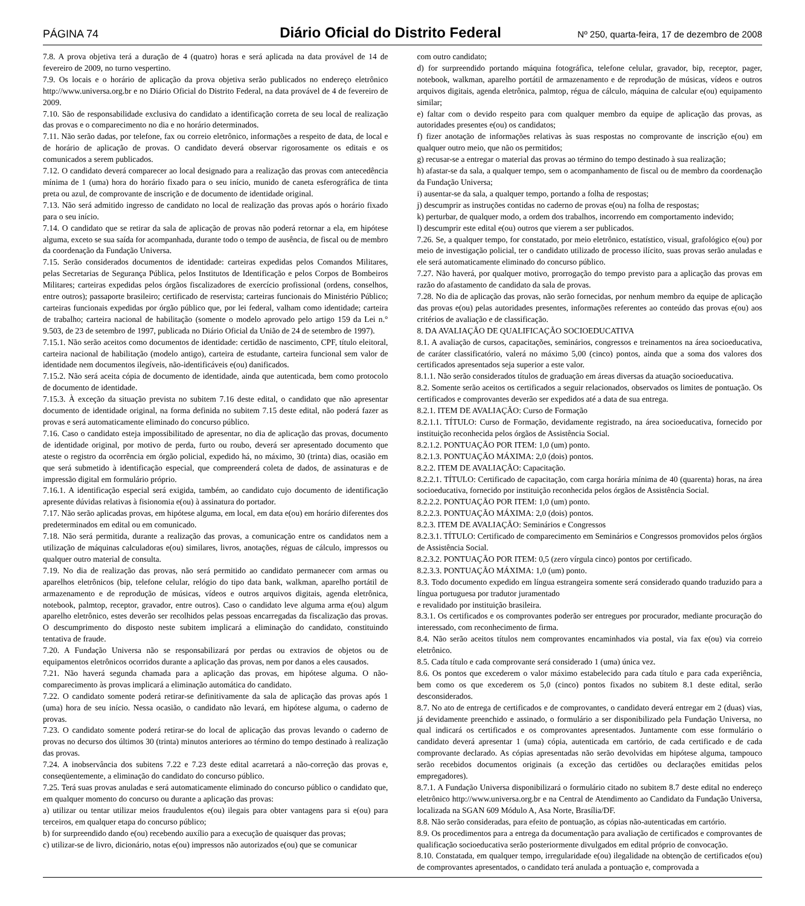PÁGINA 74 Diário Oficial do Distrito Federal Nº 250, quarta-feira, 17 de dezembro de 2008
7.8. A prova objetiva terá a duração de 4 (quatro) horas e será aplicada na data provável de 14 de fevereiro de 2009, no turno vespertino.
7.9. Os locais e o horário de aplicação da prova objetiva serão publicados no endereço eletrônico http://www.universa.org.br e no Diário Oficial do Distrito Federal, na data provável de 4 de fevereiro de 2009.
7.10. São de responsabilidade exclusiva do candidato a identificação correta de seu local de realização das provas e o comparecimento no dia e no horário determinados.
7.11. Não serão dadas, por telefone, fax ou correio eletrônico, informações a respeito de data, de local e de horário de aplicação de provas. O candidato deverá observar rigorosamente os editais e os comunicados a serem publicados.
7.12. O candidato deverá comparecer ao local designado para a realização das provas com antecedência mínima de 1 (uma) hora do horário fixado para o seu início, munido de caneta esferográfica de tinta preta ou azul, de comprovante de inscrição e de documento de identidade original.
7.13. Não será admitido ingresso de candidato no local de realização das provas após o horário fixado para o seu início.
7.14. O candidato que se retirar da sala de aplicação de provas não poderá retornar a ela, em hipótese alguma, exceto se sua saída for acompanhada, durante todo o tempo de ausência, de fiscal ou de membro da coordenação da Fundação Universa.
7.15. Serão considerados documentos de identidade: carteiras expedidas pelos Comandos Militares, pelas Secretarias de Segurança Pública, pelos Institutos de Identificação e pelos Corpos de Bombeiros Militares; carteiras expedidas pelos órgãos fiscalizadores de exercício profissional (ordens, conselhos, entre outros); passaporte brasileiro; certificado de reservista; carteiras funcionais do Ministério Público; carteiras funcionais expedidas por órgão público que, por lei federal, valham como identidade; carteira de trabalho; carteira nacional de habilitação (somente o modelo aprovado pelo artigo 159 da Lei n.° 9.503, de 23 de setembro de 1997, publicada no Diário Oficial da União de 24 de setembro de 1997).
7.15.1. Não serão aceitos como documentos de identidade: certidão de nascimento, CPF, título eleitoral, carteira nacional de habilitação (modelo antigo), carteira de estudante, carteira funcional sem valor de identidade nem documentos ilegíveis, não-identificáveis e(ou) danificados.
7.15.2. Não será aceita cópia de documento de identidade, ainda que autenticada, bem como protocolo de documento de identidade.
7.15.3. À exceção da situação prevista no subitem 7.16 deste edital, o candidato que não apresentar documento de identidade original, na forma definida no subitem 7.15 deste edital, não poderá fazer as provas e será automaticamente eliminado do concurso público.
7.16. Caso o candidato esteja impossibilitado de apresentar, no dia de aplicação das provas, documento de identidade original, por motivo de perda, furto ou roubo, deverá ser apresentado documento que ateste o registro da ocorrência em órgão policial, expedido há, no máximo, 30 (trinta) dias, ocasião em que será submetido à identificação especial, que compreenderá coleta de dados, de assinaturas e de impressão digital em formulário próprio.
7.16.1. A identificação especial será exigida, também, ao candidato cujo documento de identificação apresente dúvidas relativas à fisionomia e(ou) à assinatura do portador.
7.17. Não serão aplicadas provas, em hipótese alguma, em local, em data e(ou) em horário diferentes dos predeterminados em edital ou em comunicado.
7.18. Não será permitida, durante a realização das provas, a comunicação entre os candidatos nem a utilização de máquinas calculadoras e(ou) similares, livros, anotações, réguas de cálculo, impressos ou qualquer outro material de consulta.
7.19. No dia de realização das provas, não será permitido ao candidato permanecer com armas ou aparelhos eletrônicos (bip, telefone celular, relógio do tipo data bank, walkman, aparelho portátil de armazenamento e de reprodução de músicas, vídeos e outros arquivos digitais, agenda eletrônica, notebook, palmtop, receptor, gravador, entre outros). Caso o candidato leve alguma arma e(ou) algum aparelho eletrônico, estes deverão ser recolhidos pelas pessoas encarregadas da fiscalização das provas. O descumprimento do disposto neste subitem implicará a eliminação do candidato, constituindo tentativa de fraude.
7.20. A Fundação Universa não se responsabilizará por perdas ou extravios de objetos ou de equipamentos eletrônicos ocorridos durante a aplicação das provas, nem por danos a eles causados.
7.21. Não haverá segunda chamada para a aplicação das provas, em hipótese alguma. O não-comparecimento às provas implicará a eliminação automática do candidato.
7.22. O candidato somente poderá retirar-se definitivamente da sala de aplicação das provas após 1 (uma) hora de seu início. Nessa ocasião, o candidato não levará, em hipótese alguma, o caderno de provas.
7.23. O candidato somente poderá retirar-se do local de aplicação das provas levando o caderno de provas no decurso dos últimos 30 (trinta) minutos anteriores ao término do tempo destinado à realização das provas.
7.24. A inobservância dos subitens 7.22 e 7.23 deste edital acarretará a não-correção das provas e, conseqüentemente, a eliminação do candidato do concurso público.
7.25. Terá suas provas anuladas e será automaticamente eliminado do concurso público o candidato que, em qualquer momento do concurso ou durante a aplicação das provas:
a) utilizar ou tentar utilizar meios fraudulentos e(ou) ilegais para obter vantagens para si e(ou) para terceiros, em qualquer etapa do concurso público;
b) for surpreendido dando e(ou) recebendo auxílio para a execução de quaisquer das provas;
c) utilizar-se de livro, dicionário, notas e(ou) impressos não autorizados e(ou) que se comunicar
com outro candidato;
d) for surpreendido portando máquina fotográfica, telefone celular, gravador, bip, receptor, pager, notebook, walkman, aparelho portátil de armazenamento e de reprodução de músicas, vídeos e outros arquivos digitais, agenda eletrônica, palmtop, régua de cálculo, máquina de calcular e(ou) equipamento similar;
e) faltar com o devido respeito para com qualquer membro da equipe de aplicação das provas, as autoridades presentes e(ou) os candidatos;
f) fizer anotação de informações relativas às suas respostas no comprovante de inscrição e(ou) em qualquer outro meio, que não os permitidos;
g) recusar-se a entregar o material das provas ao término do tempo destinado à sua realização;
h) afastar-se da sala, a qualquer tempo, sem o acompanhamento de fiscal ou de membro da coordenação da Fundação Universa;
i) ausentar-se da sala, a qualquer tempo, portando a folha de respostas;
j) descumprir as instruções contidas no caderno de provas e(ou) na folha de respostas;
k) perturbar, de qualquer modo, a ordem dos trabalhos, incorrendo em comportamento indevido;
l) descumprir este edital e(ou) outros que vierem a ser publicados.
7.26. Se, a qualquer tempo, for constatado, por meio eletrônico, estatístico, visual, grafológico e(ou) por meio de investigação policial, ter o candidato utilizado de processo ilícito, suas provas serão anuladas e ele será automaticamente eliminado do concurso público.
7.27. Não haverá, por qualquer motivo, prorrogação do tempo previsto para a aplicação das provas em razão do afastamento de candidato da sala de provas.
7.28. No dia de aplicação das provas, não serão fornecidas, por nenhum membro da equipe de aplicação das provas e(ou) pelas autoridades presentes, informações referentes ao conteúdo das provas e(ou) aos critérios de avaliação e de classificação.
8. DA AVALIAÇÃO DE QUALIFICAÇÃO SOCIOEDUCATIVA
8.1. A avaliação de cursos, capacitações, seminários, congressos e treinamentos na área socioeducativa, de caráter classificatório, valerá no máximo 5,00 (cinco) pontos, ainda que a soma dos valores dos certificados apresentados seja superior a este valor.
8.1.1. Não serão considerados títulos de graduação em áreas diversas da atuação socioeducativa.
8.2. Somente serão aceitos os certificados a seguir relacionados, observados os limites de pontuação. Os certificados e comprovantes deverão ser expedidos até a data de sua entrega.
8.2.1. ITEM DE AVALIAÇÃO: Curso de Formação
8.2.1.1. TÍTULO: Curso de Formação, devidamente registrado, na área socioeducativa, fornecido por instituição reconhecida pelos órgãos de Assistência Social.
8.2.1.2. PONTUAÇÃO POR ITEM: 1,0 (um) ponto.
8.2.1.3. PONTUAÇÃO MÁXIMA: 2,0 (dois) pontos.
8.2.2. ITEM DE AVALIAÇÃO: Capacitação.
8.2.2.1. TÍTULO: Certificado de capacitação, com carga horária mínima de 40 (quarenta) horas, na área socioeducativa, fornecido por instituição reconhecida pelos órgãos de Assistência Social.
8.2.2.2. PONTUAÇÃO POR ITEM: 1,0 (um) ponto.
8.2.2.3. PONTUAÇÃO MÁXIMA: 2,0 (dois) pontos.
8.2.3. ITEM DE AVALIAÇÃO: Seminários e Congressos
8.2.3.1. TÍTULO: Certificado de comparecimento em Seminários e Congressos promovidos pelos órgãos de Assistência Social.
8.2.3.2. PONTUAÇÃO POR ITEM: 0,5 (zero vírgula cinco) pontos por certificado.
8.2.3.3. PONTUAÇÃO MÁXIMA: 1,0 (um) ponto.
8.3. Todo documento expedido em língua estrangeira somente será considerado quando traduzido para a língua portuguesa por tradutor juramentado
e revalidado por instituição brasileira.
8.3.1. Os certificados e os comprovantes poderão ser entregues por procurador, mediante procuração do interessado, com reconhecimento de firma.
8.4. Não serão aceitos títulos nem comprovantes encaminhados via postal, via fax e(ou) via correio eletrônico.
8.5. Cada título e cada comprovante será considerado 1 (uma) única vez.
8.6. Os pontos que excederem o valor máximo estabelecido para cada título e para cada experiência, bem como os que excederem os 5,0 (cinco) pontos fixados no subitem 8.1 deste edital, serão desconsiderados.
8.7. No ato de entrega de certificados e de comprovantes, o candidato deverá entregar em 2 (duas) vias, já devidamente preenchido e assinado, o formulário a ser disponibilizado pela Fundação Universa, no qual indicará os certificados e os comprovantes apresentados. Juntamente com esse formulário o candidato deverá apresentar 1 (uma) cópia, autenticada em cartório, de cada certificado e de cada comprovante declarado. As cópias apresentadas não serão devolvidas em hipótese alguma, tampouco serão recebidos documentos originais (a exceção das certidões ou declarações emitidas pelos empregadores).
8.7.1. A Fundação Universa disponibilizará o formulário citado no subitem 8.7 deste edital no endereço eletrônico http://www.universa.org.br e na Central de Atendimento ao Candidato da Fundação Universa, localizada na SGAN 609 Módulo A, Asa Norte, Brasília/DF.
8.8. Não serão consideradas, para efeito de pontuação, as cópias não-autenticadas em cartório.
8.9. Os procedimentos para a entrega da documentação para avaliação de certificados e comprovantes de qualificação socioeducativa serão posteriormente divulgados em edital próprio de convocação.
8.10. Constatada, em qualquer tempo, irregularidade e(ou) ilegalidade na obtenção de certificados e(ou) de comprovantes apresentados, o candidato terá anulada a pontuação e, comprovada a